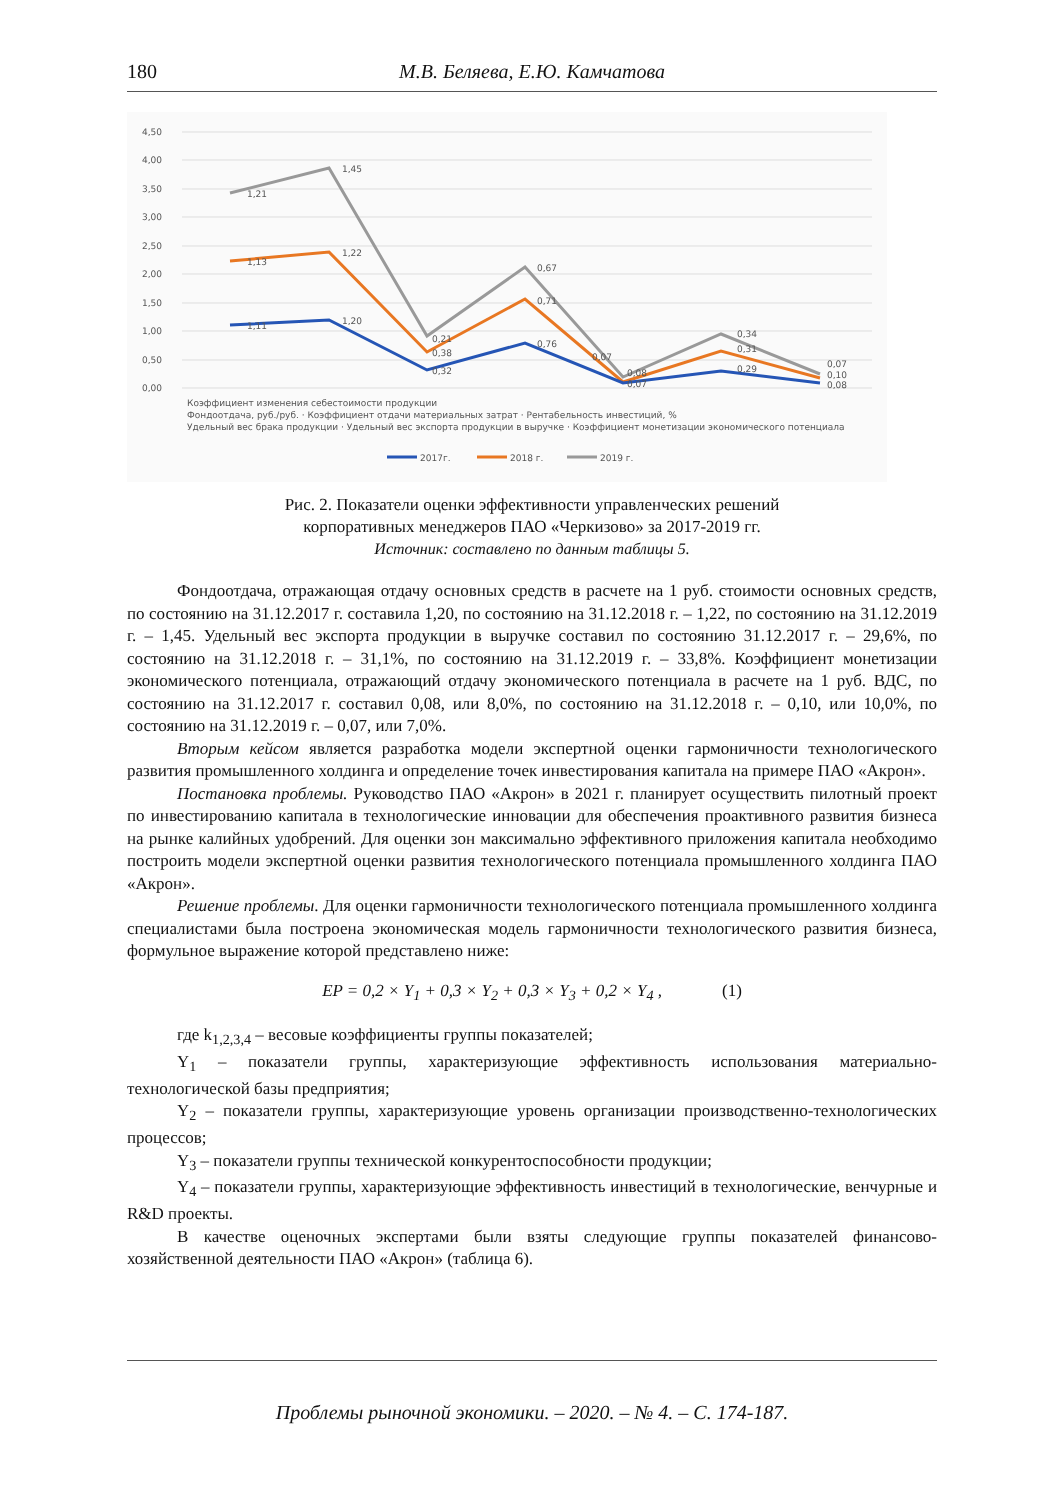180 М.В. Беляева, Е.Ю. Камчатова
4,50
4,00
3,50
3,00
2,50
2,00
1,50
1,00
0,50
0,00
1,21
1,45
1,13
1,22
1,11
1,20
0,21
0,38
0,32
0,67
0,71
0,76
0,07
0,08
0,07
0,34
0,31
0,29
0,07
0,10
0,08
Коэффициент изменения себестоимости продукции
Фондоотдача, руб./руб. · Коэффициент отдачи материальных затрат · Рентабельность инвестиций, %
Удельный вес брака продукции · Удельный вес экспорта продукции в выручке · Коэффициент монетизации экономического потенциала
2017г.
2018 г.
2019 г.
Рис. 2. Показатели оценки эффективности управленческих решений
корпоративных менеджеров ПАО «Черкизово» за 2017-2019 гг.
Источник: составлено по данным таблицы 5.
Фондоотдача, отражающая отдачу основных средств в расчете на 1 руб. стоимости основных средств, по состоянию на 31.12.2017 г. составила 1,20, по состоянию на 31.12.2018 г. – 1,22, по состоянию на 31.12.2019 г. – 1,45. Удельный вес экспорта продукции в выручке составил по состоянию 31.12.2017 г. – 29,6%, по состоянию на 31.12.2018 г. – 31,1%, по состоянию на 31.12.2019 г. – 33,8%. Коэффициент монетизации экономического потенциала, отражающий отдачу экономического потенциала в расчете на 1 руб. ВДС, по состоянию на 31.12.2017 г. составил 0,08, или 8,0%, по состоянию на 31.12.2018 г. – 0,10, или 10,0%, по состоянию на 31.12.2019 г. – 0,07, или 7,0%.
Вторым кейсом является разработка модели экспертной оценки гармоничности технологического развития промышленного холдинга и определение точек инвестирования капитала на примере ПАО «Акрон».
Постановка проблемы. Руководство ПАО «Акрон» в 2021 г. планирует осуществить пилотный проект по инвестированию капитала в технологические инновации для обеспечения проактивного развития бизнеса на рынке калийных удобрений. Для оценки зон максимально эффективного приложения капитала необходимо построить модели экспертной оценки развития технологического потенциала промышленного холдинга ПАО «Акрон».
Решение проблемы. Для оценки гармоничности технологического потенциала промышленного холдинга специалистами была построена экономическая модель гармоничности технологического развития бизнеса, формульное выражение которой представлено ниже:
EP = 0,2 × Y<sub>1</sub> + 0,3 × Y<sub>2</sub> + 0,3 × Y<sub>3</sub> + 0,2 × Y<sub>4</sub> , (1)
где k<sub>1,2,3,4</sub> – весовые коэффициенты группы показателей;
Y<sub>1</sub> – показатели группы, характеризующие эффективность использования материально-технологической базы предприятия;
Y<sub>2</sub> – показатели группы, характеризующие уровень организации производственно-технологических процессов;
Y<sub>3</sub> – показатели группы технической конкурентоспособности продукции;
Y<sub>4</sub> – показатели группы, характеризующие эффективность инвестиций в технологические, венчурные и R&D проекты.
В качестве оценочных экспертами были взяты следующие группы показателей финансово-хозяйственной деятельности ПАО «Акрон» (таблица 6).
Проблемы рыночной экономики. – 2020. – № 4. – С. 174-187.